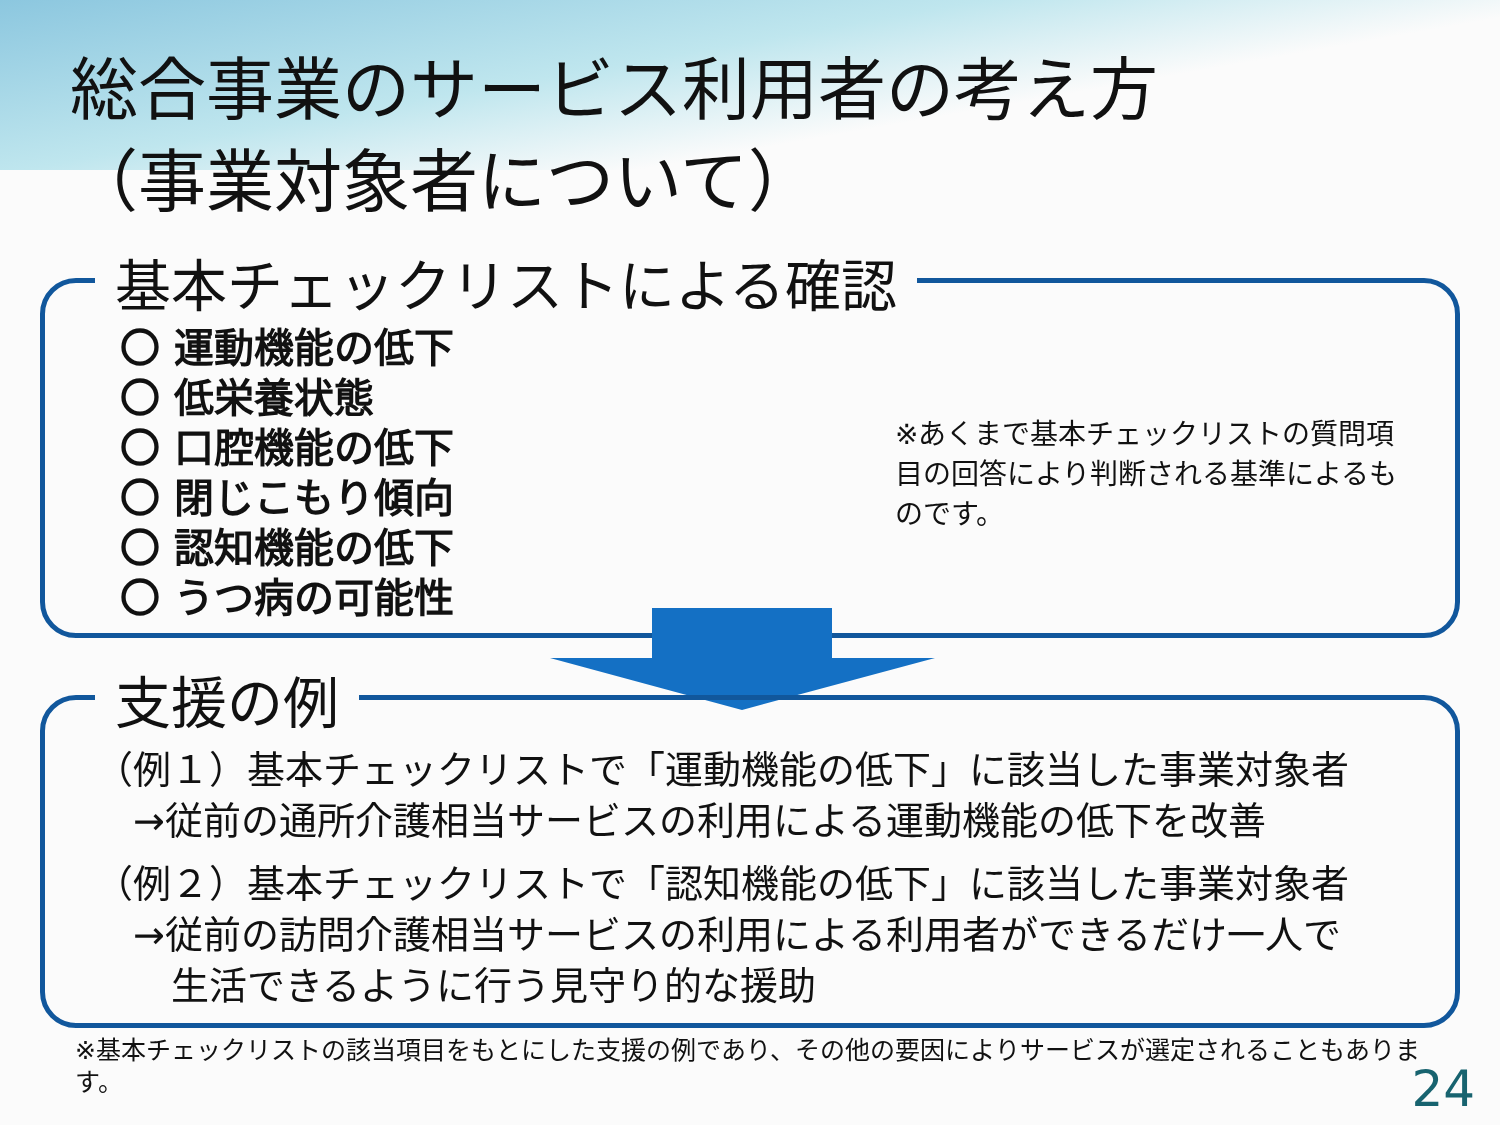総合事業のサービス利用者の考え方
（事業対象者について）
基本チェックリストによる確認
〇 運動機能の低下
〇 低栄養状態
〇 口腔機能の低下
〇 閉じこもり傾向
〇 認知機能の低下
〇 うつ病の可能性
※あくまで基本チェックリストの質問項目の回答により判断される基準によるものです。
支援の例
（例１）基本チェックリストで「運動機能の低下」に該当した事業対象者
　→従前の通所介護相当サービスの利用による運動機能の低下を改善
（例２）基本チェックリストで「認知機能の低下」に該当した事業対象者
　→従前の訪問介護相当サービスの利用による利用者ができるだけ一人で
　　生活できるように行う見守り的な援助
※基本チェックリストの該当項目をもとにした支援の例であり、その他の要因によりサービスが選定されることもあります。
24